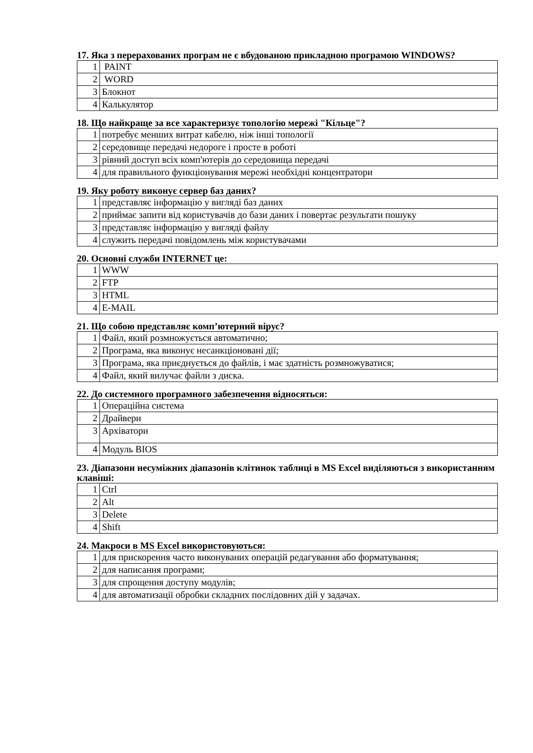17. Яка з перерахованих програм не є вбудованою прикладною програмою WINDOWS?
| 1 | PAINT |
| 2 | WORD |
| 3 | Блокнот |
| 4 | Калькулятор |
18. Що найкраще за все характеризує топологію мережі "Кільце"?
| 1 | потребує менших витрат кабелю, ніж інші топології |
| 2 | середовище передачі недороге і просте в роботі |
| 3 | рівний доступ всіх комп'ютерів до середовища передачі |
| 4 | для правильного функціонування мережі необхідні концентратори |
19. Яку роботу виконує сервер баз даних?
| 1 | представляє інформацію у вигляді баз даних |
| 2 | приймає запити від користувачів до бази даних і повертає результати пошуку |
| 3 | представляє інформацію у вигляді файлу |
| 4 | служить передачі повідомлень між користувачами |
20. Основні служби INTERNET це:
| 1 | WWW |
| 2 | FTP |
| 3 | HTML |
| 4 | E-MAIL |
21. Що собою представляє комп’ютерний вірус?
| 1 | Файл, який розмножується автоматично; |
| 2 | Програма, яка виконує несанкціоновані дії; |
| 3 | Програма, яка приєднується до файлів, і має здатність розмножуватися; |
| 4 | Файл, який вилучає файли з диска. |
22. До системного програмного забезпечення відносяться:
| 1 | Операційна система |
| 2 | Драйвери |
| 3 | Архіватори |
| 4 | Модуль BIOS |
23. Діапазони несуміжних діапазонів клітинок таблиці в MS Excel виділяються з використанням клавіші:
| 1 | Ctrl |
| 2 | Alt |
| 3 | Delete |
| 4 | Shift |
24. Макроси в MS Excel використовуються:
| 1 | для прискорення часто виконуваних операцій редагування або форматування; |
| 2 | для написання програми; |
| 3 | для спрощення доступу модулів; |
| 4 | для автоматизації обробки складних послідовних дій у задачах. |